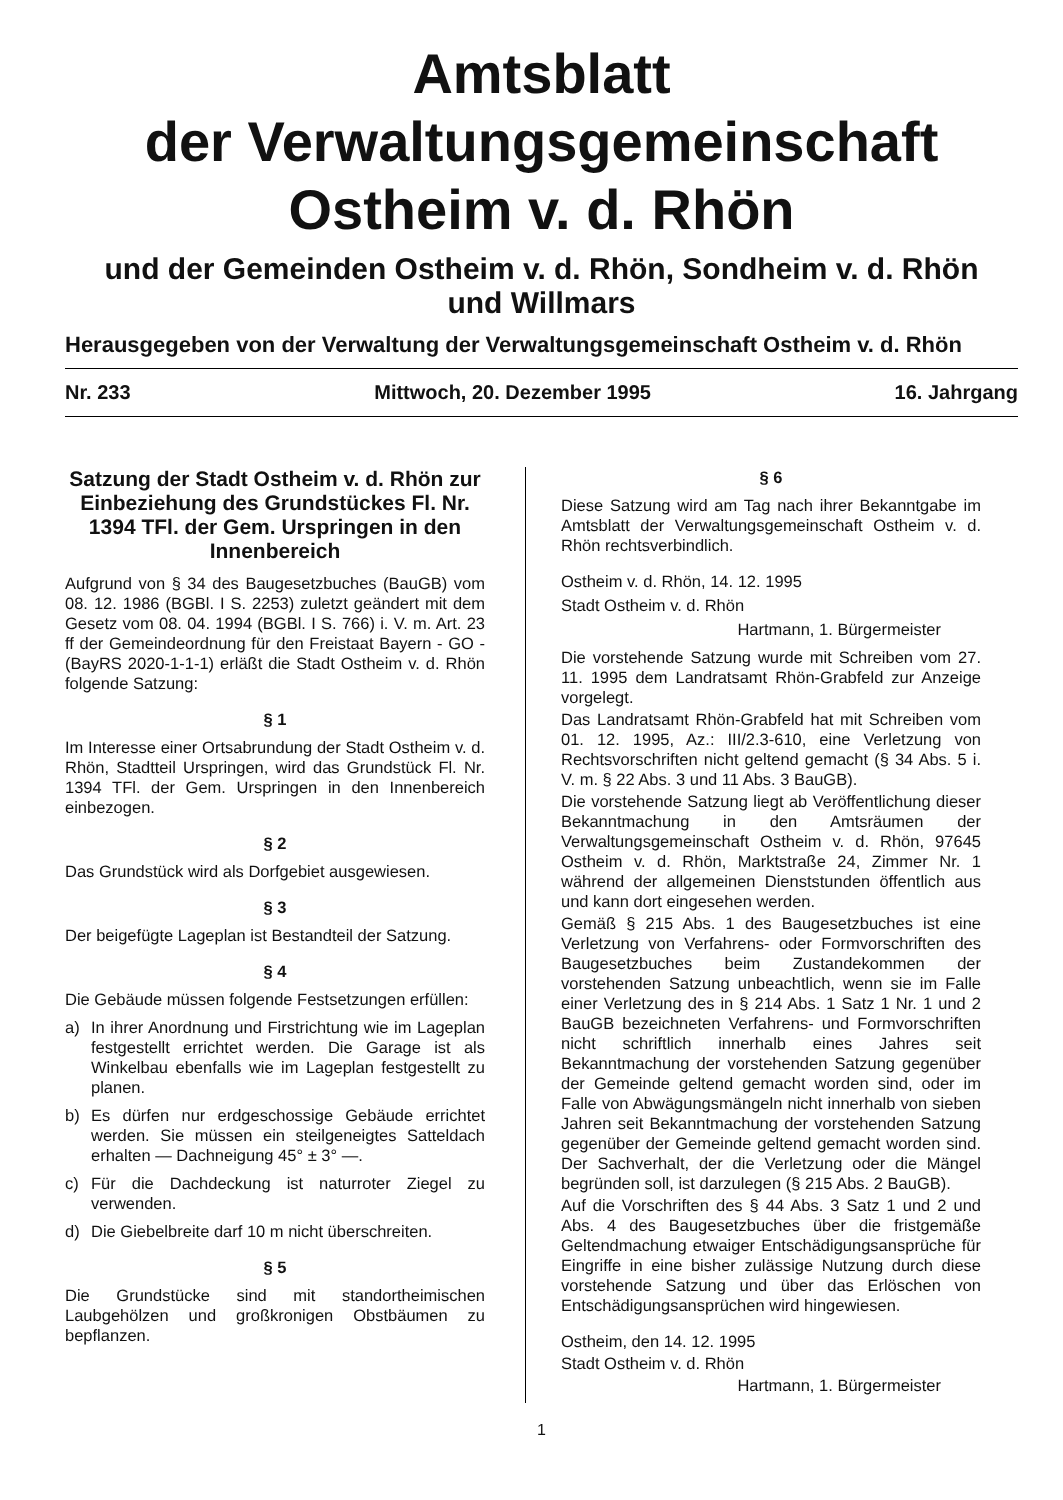Amtsblatt
der Verwaltungsgemeinschaft
Ostheim v. d. Rhön
und der Gemeinden Ostheim v. d. Rhön, Sondheim v. d. Rhön
und Willmars
Herausgegeben von der Verwaltung der Verwaltungsgemeinschaft Ostheim v. d. Rhön
Nr. 233 Mittwoch, 20. Dezember 1995 16. Jahrgang
Satzung der Stadt Ostheim v. d. Rhön zur Einbeziehung des Grundstückes Fl. Nr. 1394 TFl. der Gem. Urspringen in den Innenbereich
Aufgrund von § 34 des Baugesetzbuches (BauGB) vom 08. 12. 1986 (BGBl. I S. 2253) zuletzt geändert mit dem Gesetz vom 08. 04. 1994 (BGBl. I S. 766) i. V. m. Art. 23 ff der Gemeindeordnung für den Freistaat Bayern - GO - (BayRS 2020-1-1-1) erläßt die Stadt Ostheim v. d. Rhön folgende Satzung:
§ 1
Im Interesse einer Ortsabrundung der Stadt Ostheim v. d. Rhön, Stadtteil Urspringen, wird das Grundstück Fl. Nr. 1394 TFl. der Gem. Urspringen in den Innenbereich einbezogen.
§ 2
Das Grundstück wird als Dorfgebiet ausgewiesen.
§ 3
Der beigefügte Lageplan ist Bestandteil der Satzung.
§ 4
Die Gebäude müssen folgende Festsetzungen erfüllen:
a) In ihrer Anordnung und Firstrichtung wie im Lageplan festgestellt errichtet werden. Die Garage ist als Winkelbau ebenfalls wie im Lageplan festgestellt zu planen.
b) Es dürfen nur erdgeschossige Gebäude errichtet werden. Sie müssen ein steilgeneigtes Satteldach erhalten — Dachneigung 45° ± 3° —.
c) Für die Dachdeckung ist naturroter Ziegel zu verwenden.
d) Die Giebelbreite darf 10 m nicht überschreiten.
§ 5
Die Grundstücke sind mit standortheimischen Laubgehölzen und großkronigen Obstbäumen zu bepflanzen.
§ 6
Diese Satzung wird am Tag nach ihrer Bekanntgabe im Amtsblatt der Verwaltungsgemeinschaft Ostheim v. d. Rhön rechtsverbindlich.
Ostheim v. d. Rhön, 14. 12. 1995
Stadt Ostheim v. d. Rhön
Hartmann, 1. Bürgermeister
Die vorstehende Satzung wurde mit Schreiben vom 27. 11. 1995 dem Landratsamt Rhön-Grabfeld zur Anzeige vorgelegt.
Das Landratsamt Rhön-Grabfeld hat mit Schreiben vom 01. 12. 1995, Az.: III/2.3-610, eine Verletzung von Rechtsvorschriften nicht geltend gemacht (§ 34 Abs. 5 i. V. m. § 22 Abs. 3 und 11 Abs. 3 BauGB).
Die vorstehende Satzung liegt ab Veröffentlichung dieser Bekanntmachung in den Amtsräumen der Verwaltungsgemeinschaft Ostheim v. d. Rhön, 97645 Ostheim v. d. Rhön, Marktstraße 24, Zimmer Nr. 1 während der allgemeinen Dienststunden öffentlich aus und kann dort eingesehen werden.
Gemäß § 215 Abs. 1 des Baugesetzbuches ist eine Verletzung von Verfahrens- oder Formvorschriften des Baugesetzbuches beim Zustandekommen der vorstehenden Satzung unbeachtlich, wenn sie im Falle einer Verletzung des in § 214 Abs. 1 Satz 1 Nr. 1 und 2 BauGB bezeichneten Verfahrens- und Formvorschriften nicht schriftlich innerhalb eines Jahres seit Bekanntmachung der vorstehenden Satzung gegenüber der Gemeinde geltend gemacht worden sind, oder im Falle von Abwägungsmängeln nicht innerhalb von sieben Jahren seit Bekanntmachung der vorstehenden Satzung gegenüber der Gemeinde geltend gemacht worden sind. Der Sachverhalt, der die Verletzung oder die Mängel begründen soll, ist darzulegen (§ 215 Abs. 2 BauGB).
Auf die Vorschriften des § 44 Abs. 3 Satz 1 und 2 und Abs. 4 des Baugesetzbuches über die fristgemäße Geltendmachung etwaiger Entschädigungsansprüche für Eingriffe in eine bisher zulässige Nutzung durch diese vorstehende Satzung und über das Erlöschen von Entschädigungsansprüchen wird hingewiesen.
Ostheim, den 14. 12. 1995
Stadt Ostheim v. d. Rhön
Hartmann, 1. Bürgermeister
1